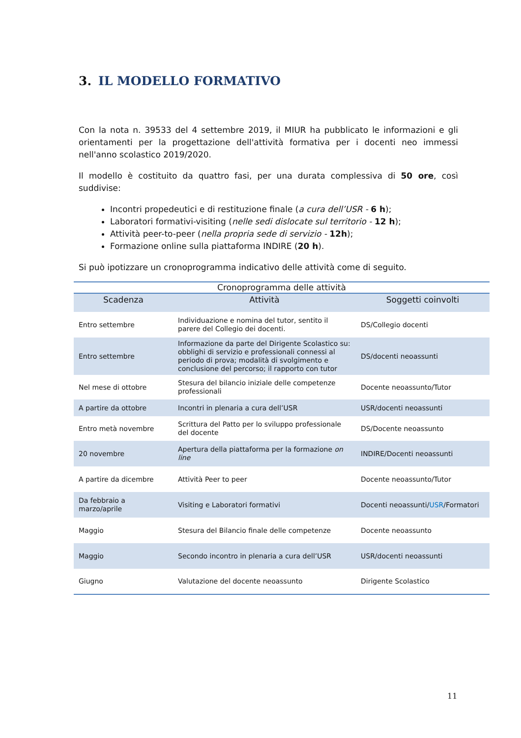3. IL MODELLO FORMATIVO
Con la nota n. 39533 del 4 settembre 2019, il MIUR ha pubblicato le informazioni e gli orientamenti per la progettazione dell'attività formativa per i docenti neo immessi nell'anno scolastico 2019/2020.
Il modello è costituito da quattro fasi, per una durata complessiva di 50 ore, così suddivise:
Incontri propedeutici e di restituzione finale (a cura dell’USR - 6 h);
Laboratori formativi-visiting (nelle sedi dislocate sul territorio - 12 h);
Attività peer-to-peer (nella propria sede di servizio - 12h);
Formazione online sulla piattaforma INDIRE (20 h).
Si può ipotizzare un cronoprogramma indicativo delle attività come di seguito.
| Cronoprogramma delle attività | | |
| Scadenza | Attività | Soggetti coinvolti |
| Entro settembre | Individuazione e nomina del tutor, sentito il parere del Collegio dei docenti. | DS/Collegio docenti |
| Entro settembre | Informazione da parte del Dirigente Scolastico su: obblighi di servizio e professionali connessi al periodo di prova; modalità di svolgimento e conclusione del percorso; il rapporto con tutor | DS/docenti neoassunti |
| Nel mese di ottobre | Stesura del bilancio iniziale delle competenze professionali | Docente neoassunto/Tutor |
| A partire da ottobre | Incontri in plenaria a cura dell’USR | USR/docenti neoassunti |
| Entro metà novembre | Scrittura del Patto per lo sviluppo professionale del docente | DS/Docente neoassunto |
| 20 novembre | Apertura della piattaforma per la formazione on line | INDIRE/Docenti neoassunti |
| A partire da dicembre | Attività Peer to peer | Docente neoassunto/Tutor |
| Da febbraio a marzo/aprile | Visiting e Laboratori formativi | Docenti neoassunti/ USR /Formatori |
| Maggio | Stesura del Bilancio finale delle competenze | Docente neoassunto |
| Maggio | Secondo incontro in plenaria a cura dell’USR | USR/docenti neoassunti |
| Giugno | Valutazione del docente neoassunto | Dirigente Scolastico |
11